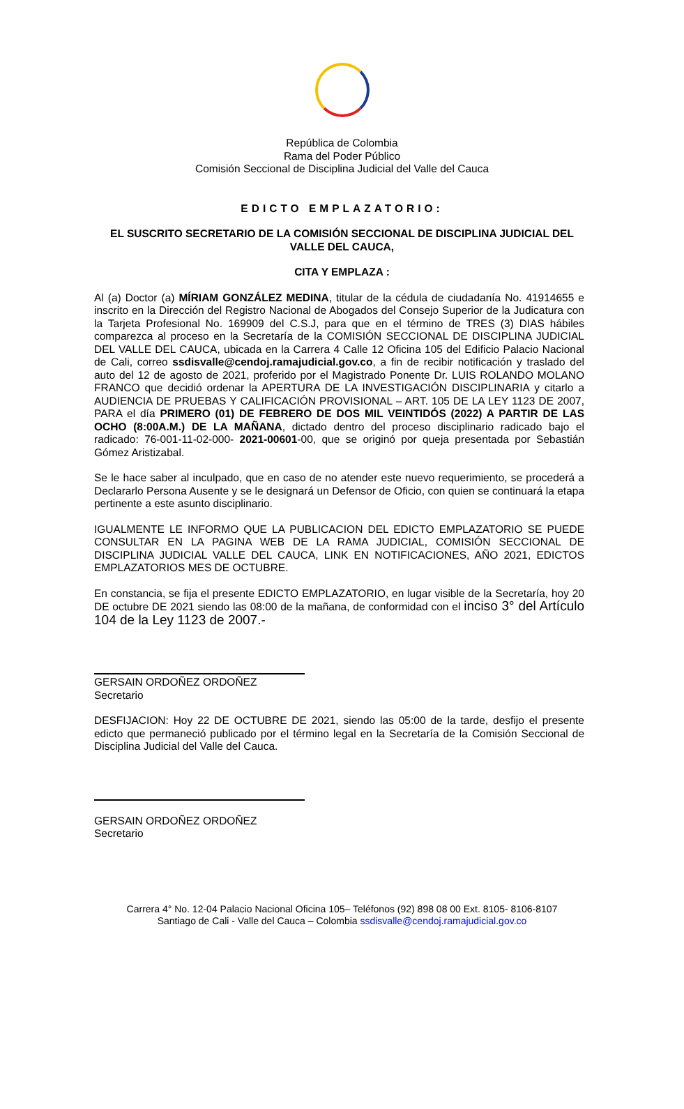República de Colombia
Rama del Poder Público
Comisión Seccional de Disciplina Judicial del Valle del Cauca
EDICTO EMPLAZATORIO:
EL SUSCRITO SECRETARIO DE LA COMISIÓN SECCIONAL DE DISCIPLINA JUDICIAL DEL VALLE DEL CAUCA,
CITA Y EMPLAZA :
Al (a) Doctor (a) MÍRIAM GONZÁLEZ MEDINA, titular de la cédula de ciudadanía No. 41914655 e inscrito en la Dirección del Registro Nacional de Abogados del Consejo Superior de la Judicatura con la Tarjeta Profesional No. 169909 del C.S.J, para que en el término de TRES (3) DIAS hábiles comparezca al proceso en la Secretaría de la COMISIÓN SECCIONAL DE DISCIPLINA JUDICIAL DEL VALLE DEL CAUCA, ubicada en la Carrera 4 Calle 12 Oficina 105 del Edificio Palacio Nacional de Cali, correo ssdisvalle@cendoj.ramajudicial.gov.co, a fin de recibir notificación y traslado del auto del 12 de agosto de 2021, proferido por el Magistrado Ponente Dr. LUIS ROLANDO MOLANO FRANCO que decidió ordenar la APERTURA DE LA INVESTIGACIÓN DISCIPLINARIA y citarlo a AUDIENCIA DE PRUEBAS Y CALIFICACIÓN PROVISIONAL – ART. 105 DE LA LEY 1123 DE 2007, PARA el día PRIMERO (01) DE FEBRERO DE DOS MIL VEINTIDÓS (2022) A PARTIR DE LAS OCHO (8:00A.M.) DE LA MAÑANA, dictado dentro del proceso disciplinario radicado bajo el radicado: 76-001-11-02-000- 2021-00601-00, que se originó por queja presentada por Sebastián Gómez Aristizabal.
Se le hace saber al inculpado, que en caso de no atender este nuevo requerimiento, se procederá a Declararlo Persona Ausente y se le designará un Defensor de Oficio, con quien se continuará la etapa pertinente a este asunto disciplinario.
IGUALMENTE LE INFORMO QUE LA PUBLICACION DEL EDICTO EMPLAZATORIO SE PUEDE CONSULTAR EN LA PAGINA WEB DE LA RAMA JUDICIAL, COMISIÓN SECCIONAL DE DISCIPLINA JUDICIAL VALLE DEL CAUCA, LINK EN NOTIFICACIONES, AÑO 2021, EDICTOS EMPLAZATORIOS MES DE OCTUBRE.
En constancia, se fija el presente EDICTO EMPLAZATORIO, en lugar visible de la Secretaría, hoy 20 DE octubre DE 2021 siendo las 08:00 de la mañana, de conformidad con el inciso 3° del Artículo 104 de la Ley 1123 de 2007.-
GERSAIN ORDOÑEZ ORDOÑEZ
Secretario
DESFIJACION: Hoy 22 DE OCTUBRE DE 2021, siendo las 05:00 de la tarde, desfijo el presente edicto que permaneció publicado por el término legal en la Secretaría de la Comisión Seccional de Disciplina Judicial del Valle del Cauca.
GERSAIN ORDOÑEZ ORDOÑEZ
Secretario
Carrera 4° No. 12-04 Palacio Nacional Oficina 105– Teléfonos (92) 898 08 00 Ext. 8105- 8106-8107
Santiago de Cali - Valle del Cauca – Colombia ssdisvalle@cendoj.ramajudicial.gov.co